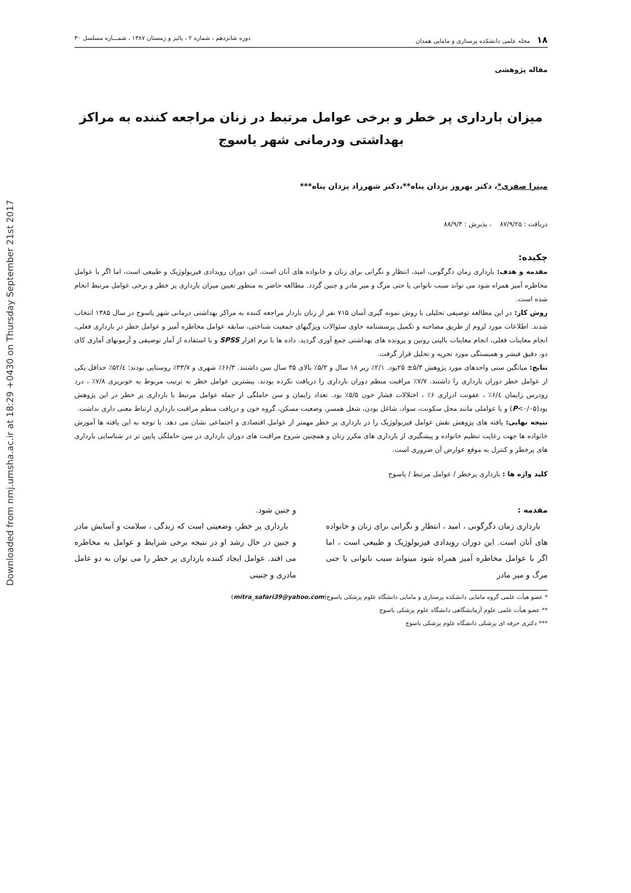Downloaded from nmj.umsha.ac.ir at 18:29 +0430 on Thursday September 21st 2017
۱۸ مجله علمی دانشکده پرستاری و مامایی همدان دوره شانزدهم ، شماره ۲ ، پائیز و زمستان ۱۳۸۷ ، شمـــاره مسلسل ۳۰
مقاله پژوهشی
میزان بارداری پر خطر و برخی عوامل مرتبط در زنان مراجعه کننده به مراکز بهداشتی ودرمانی شهر یاسوج
میترا صفری*، دکتر بهروز یزدان پناه**،دکتر شهرزاد یزدان پناه***
دریافت : ۸۷/۹/۲۵ ، پذیرش : ۸۸/۹/۳
چکیده:
مقدمه و هدف: بارداری زمان دگرگونی، امید، انتظار و نگرانی برای زنان و خانواده های آنان است. این دوران رویدادی فیزیولوژیک و طبیعی است، اما اگر با عوامل مخاطره آمیز همراه شود می تواند سبب ناتوانی یا حتی مرگ و میر مادر و جنین گردد. مطالعه حاضر به منظور تعیین میزان بارداری پر خطر و برخی عوامل مرتبط انجام شده است.
روش کار: در این مطالعه توصیفی تحلیلی با روش نمونه گیری آسان ۷۱۵ نفر از زنان باردار مراجعه کننده به مراکز بهداشتی درمانی شهر یاسوج در سال ۱۳۸۵ انتخاب شدند. اطلاعات مورد لزوم از طریق مصاحبه و تکمیل پرسشنامه حاوی سئوالات ویژگیهای جمعیت شناختی، سابقه عوامل مخاطره آمیز و عوامل خطر در بارداری فعلی، انجام معاینات فعلی، انجام معاینات بالینی روتین و پرونده های بهداشتی جمع آوری گردید. داده ها با نرم افزار SPSS و با استفاده از آمار توصیفی و آزمونهای آماری کای دو، دقیق فیشر و همبستگی مورد تجریه و تحلیل قرار گرفت.
نتایج: میانگین سنی واحدهای مورد پژوهش ۵/۳± ۲۵بود. ۲/۱٪ زیر ۱۸ سال و ۵/۳٪ بالای ۳۵ سال سن داشتند. ۶۶/۳٪ شهری و ۳۳/۷٪ روستایی بودند: ۵۲/٤٪ حداقل یکی از عوامل خطر دوران بارداری را داشتند. ۷/۷٪ مراقبت منظم دوران بارداری را دریافت نکرده بودند. بیشترین عوامل خطر به ترتیب مربوط به خونریزی ۷/۸٪ ، درد زودرس زایمان ۶/٤٪ ، عفونت ادراری ۶٪ ، اختلالات فشار خون ۵/۵٪ بود. تعداد زایمان و سن حاملگی از جمله عوامل مرتبط با بارداری پر خطر در این پژوهش بود(P<۰/۰۵) و با عواملی مانند محل سکونت، سواد، شاغل بودن، شغل همسر، وضعیت مسکن، گروه خون و دریافت منظم مراقبت بارداری ارتباط معنی داری نداشت.
نتیجه نهایی: یافته های پژوهش نقش عوامل فیزیولوژیک را در بارداری پر خطر مهمتر از عوامل اقتصادی و اجتماعی نشان می دهد. با توجه به این یافته ها آموزش خانواده ها جهت رعایت تنظیم خانواده و پیشگیری از بارداری های مکرر زنان و همچنین شروع مراقبت های دوران بارداری در سن حاملگی پایین تر در شناسایی بارداری های پرخطر و کنترل به موقع عوارض آن ضروری است.
کلید واژه ها : بارداری پرخطر / عوامل مرتبط / یاسوج
مقدمه :
بارداری زمان دگرگونی ، امید ، انتظار و نگرانی برای زنان و خانواده های آنان است. این دوران رویدادی فیزیولوژیک و طبیعی است ، اما اگر با عوامل مخاطره آمیز همراه شود میتواند سبب ناتوانی یا حتی مرگ و میر مادر
و جنین شود.
بارداری پر خطر، وضعیتی است که زندگی ، سلامت و آسایش مادر و جنین در حال رشد او در نتیجه برخی شرایط و عوامل به مخاطره می افتد. عوامل ایجاد کننده بارداری پر خطر را می توان به دو عامل مادری و جنینی
* عضو هیأت علمی گروه مامایی دانشکده پرستاری و مامایی دانشگاه علوم پزشکی یاسوج(mitra_safari39@yahoo.com)
** عضو هیأت علمی علوم آزمایشگاهی دانشگاه علوم پزشکی یاسوج
*** دکتری حرفه ای پزشکی دانشگاه علوم پزشکی یاسوج